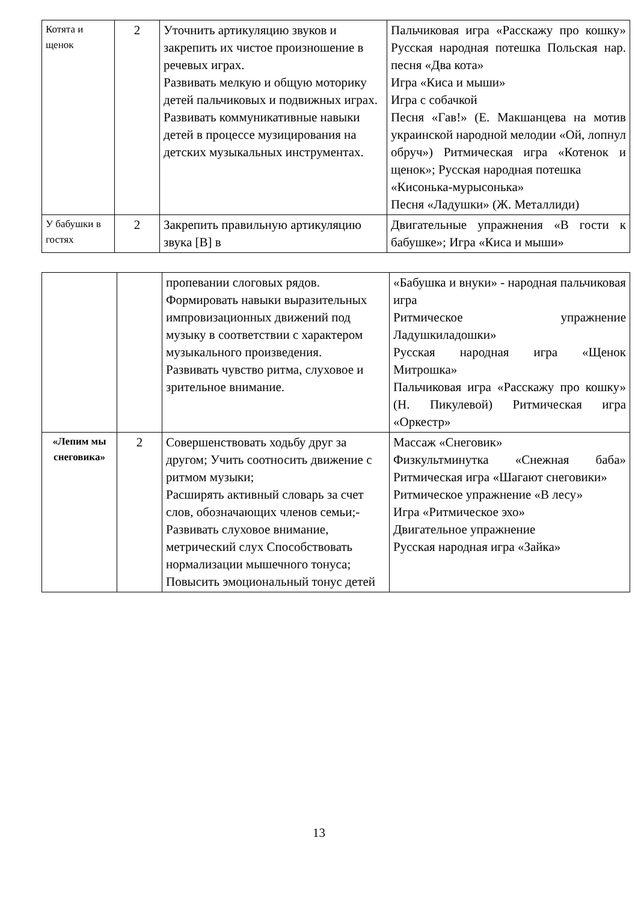| Котята и щенок | 2 | Уточнить артикуляцию звуков и закрепить их чистое произношение в речевых играх. Развивать мелкую и общую моторику детей пальчиковых и подвижных играх. Развивать коммуникативные навыки детей в процессе музицирования на детских музыкальных инструментах. | Пальчиковая игра «Расскажу про кошку» Русская народная потешка Польская нар. песня «Два кота» Игра «Киса и мыши» Игра с собачкой Песня «Гав!» (Е. Макшанцева на мотив украинской народной мелодии «Ой, лопнул обруч») Ритмическая игра «Котенок и щенок»; Русская народная потешка «Кисонька-мурысонька» Песня «Ладушки» (Ж. Металлиди) |
| У бабушки в гостях | 2 | Закрепить правильную артикуляцию звука [В] в | Двигательные упражнения «В гости к бабушке»; Игра «Киса и мыши» |
| | | пропевании слоговых рядов. Формировать навыки выразительных импровизационных движений под музыку в соответствии с характером музыкального произведения. Развивать чувство ритма, слуховое и зрительное внимание. | «Бабушка и внуки» - народная пальчиковая игра Ритмическое упражнение Ладушкиладошки» Русская народная игра «Щенок Митрошка» Пальчиковая игра «Расскажу про кошку» (Н. Пикулевой) Ритмическая игра «Оркестр» |
| «Лепим мы снеговика» | 2 | Совершенствовать ходьбу друг за другом; Учить соотносить движение с ритмом музыки; Расширять активный словарь за счет слов, обозначающих членов семьи;- Развивать слуховое внимание, метрический слух Способствовать нормализации мышечного тонуса; Повысить эмоциональный тонус детей | Массаж «Снеговик» Физкультминутка «Снежная баба» Ритмическая игра «Шагают снеговики» Ритмическое упражнение «В лесу» Игра «Ритмическое эхо» Двигательное упражнение Русская народная игра «Зайка» |
13